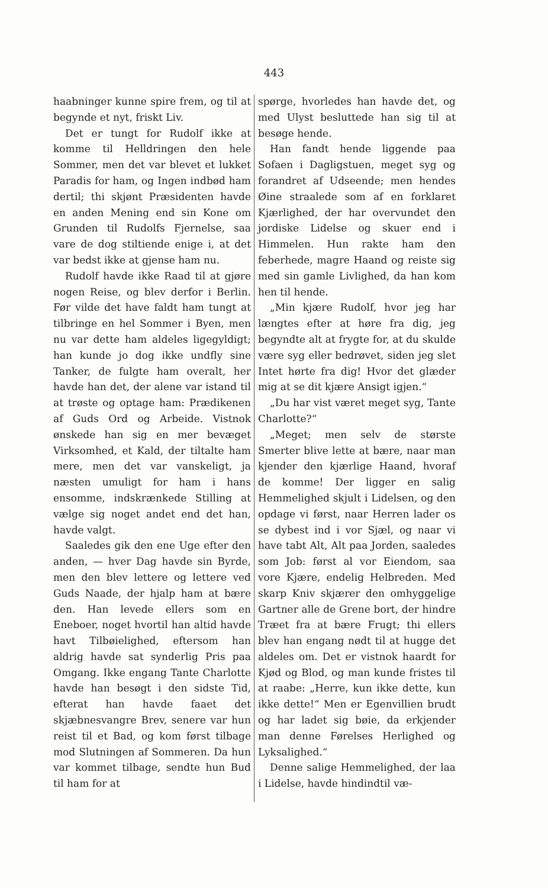443
haabninger kunne spire frem, og til at begynde et nyt, friskt Liv.
Det er tungt for Rudolf ikke at komme til Helldringen den hele Sommer, men det var blevet et lukket Paradis for ham, og Ingen indbød ham dertil; thi skjønt Præsidenten havde en anden Mening end sin Kone om Grunden til Rudolfs Fjernelse, saa vare de dog stiltiende enige i, at det var bedst ikke at gjense ham nu.
Rudolf havde ikke Raad til at gjøre nogen Reise, og blev derfor i Berlin. Før vilde det have faldt ham tungt at tilbringe en hel Sommer i Byen, men nu var dette ham aldeles ligegyldigt; han kunde jo dog ikke undfly sine Tanker, de fulgte ham overalt, her havde han det, der alene var istand til at trøste og optage ham: Prædikenen af Guds Ord og Arbeide. Vistnok ønskede han sig en mer bevæget Virksomhed, et Kald, der tiltalte ham mere, men det var vanskeligt, ja næsten umuligt for ham i hans ensomme, indskrænkede Stilling at vælge sig noget andet end det han, havde valgt.
Saaledes gik den ene Uge efter den anden, — hver Dag havde sin Byrde, men den blev lettere og lettere ved Guds Naade, der hjalp ham at bære den. Han levede ellers som en Eneboer, noget hvortil han altid havde havt Tilbøielighed, eftersom han aldrig havde sat synderlig Pris paa Omgang. Ikke engang Tante Charlotte havde han besøgt i den sidste Tid, efterat han havde faaet det skjæbnesvangre Brev, senere var hun reist til et Bad, og kom først tilbage mod Slutningen af Sommeren. Da hun var kommet tilbage, sendte hun Bud til ham for at
spørge, hvorledes han havde det, og med Ulyst besluttede han sig til at besøge hende.
Han fandt hende liggende paa Sofaen i Dagligstuen, meget syg og forandret af Udseende; men hendes Øine straalede som af en forklaret Kjærlighed, der har overvundet den jordiske Lidelse og skuer end i Himmelen. Hun rakte ham den feberhede, magre Haand og reiste sig med sin gamle Livlighed, da han kom hen til hende.
„Min kjære Rudolf, hvor jeg har længtes efter at høre fra dig, jeg begyndte alt at frygte for, at du skulde være syg eller bedrøvet, siden jeg slet Intet hørte fra dig! Hvor det glæder mig at se dit kjære Ansigt igjen.“
„Du har vist været meget syg, Tante Charlotte?“
„Meget; men selv de største Smerter blive lette at bære, naar man kjender den kjærlige Haand, hvoraf de komme! Der ligger en salig Hemmelighed skjult i Lidelsen, og den opdage vi først, naar Herren lader os se dybest ind i vor Sjæl, og naar vi have tabt Alt, Alt paa Jorden, saaledes som Job: først al vor Eiendom, saa vore Kjære, endelig Helbreden. Med skarp Kniv skjærer den omhyggelige Gartner alle de Grene bort, der hindre Træet fra at bære Frugt; thi ellers blev han engang nødt til at hugge det aldeles om. Det er vistnok haardt for Kjød og Blod, og man kunde fristes til at raabe: „Herre, kun ikke dette, kun ikke dette!“ Men er Egenvillien brudt og har ladet sig bøie, da erkjender man denne Førelses Herlighed og Lyksalighed.“
Denne salige Hemmelighed, der laa i Lidelse, havde hindindtil væ-